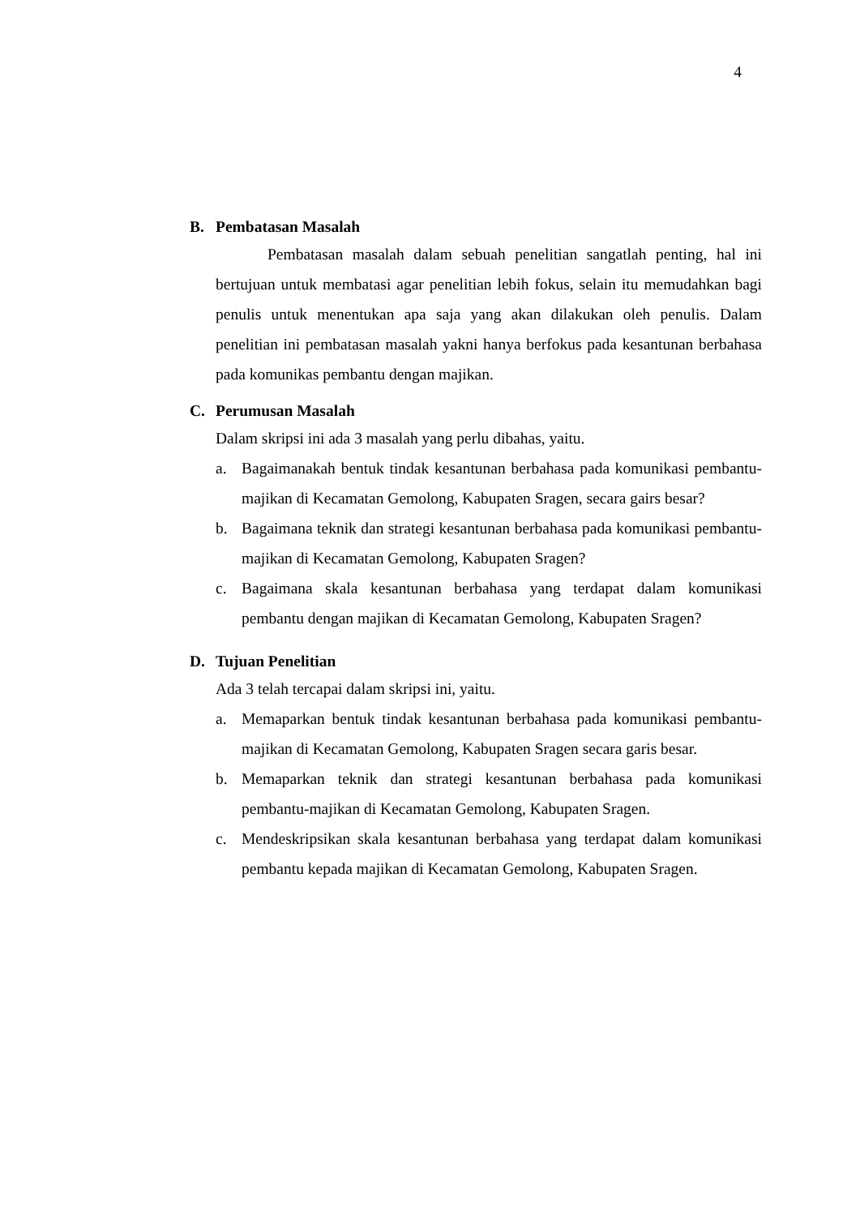4
B. Pembatasan Masalah
Pembatasan masalah dalam sebuah penelitian sangatlah penting, hal ini bertujuan untuk membatasi agar penelitian lebih fokus, selain itu memudahkan bagi penulis untuk menentukan apa saja yang akan dilakukan oleh penulis. Dalam penelitian ini pembatasan masalah yakni hanya berfokus pada kesantunan berbahasa pada komunikas pembantu dengan majikan.
C. Perumusan Masalah
Dalam skripsi ini ada 3 masalah yang perlu dibahas, yaitu.
a. Bagaimanakah bentuk tindak kesantunan berbahasa pada komunikasi pembantu-majikan di Kecamatan Gemolong, Kabupaten Sragen, secara gairs besar?
b. Bagaimana teknik dan strategi kesantunan berbahasa pada komunikasi pembantu-majikan di Kecamatan Gemolong, Kabupaten Sragen?
c. Bagaimana skala kesantunan berbahasa yang terdapat dalam komunikasi pembantu dengan majikan di Kecamatan Gemolong, Kabupaten Sragen?
D. Tujuan Penelitian
Ada 3 telah tercapai dalam skripsi ini, yaitu.
a. Memaparkan bentuk tindak kesantunan berbahasa pada komunikasi pembantu-majikan di Kecamatan Gemolong, Kabupaten Sragen secara garis besar.
b. Memaparkan teknik dan strategi kesantunan berbahasa pada komunikasi pembantu-majikan di Kecamatan Gemolong, Kabupaten Sragen.
c. Mendeskripsikan skala kesantunan berbahasa yang terdapat dalam komunikasi pembantu kepada majikan di Kecamatan Gemolong, Kabupaten Sragen.